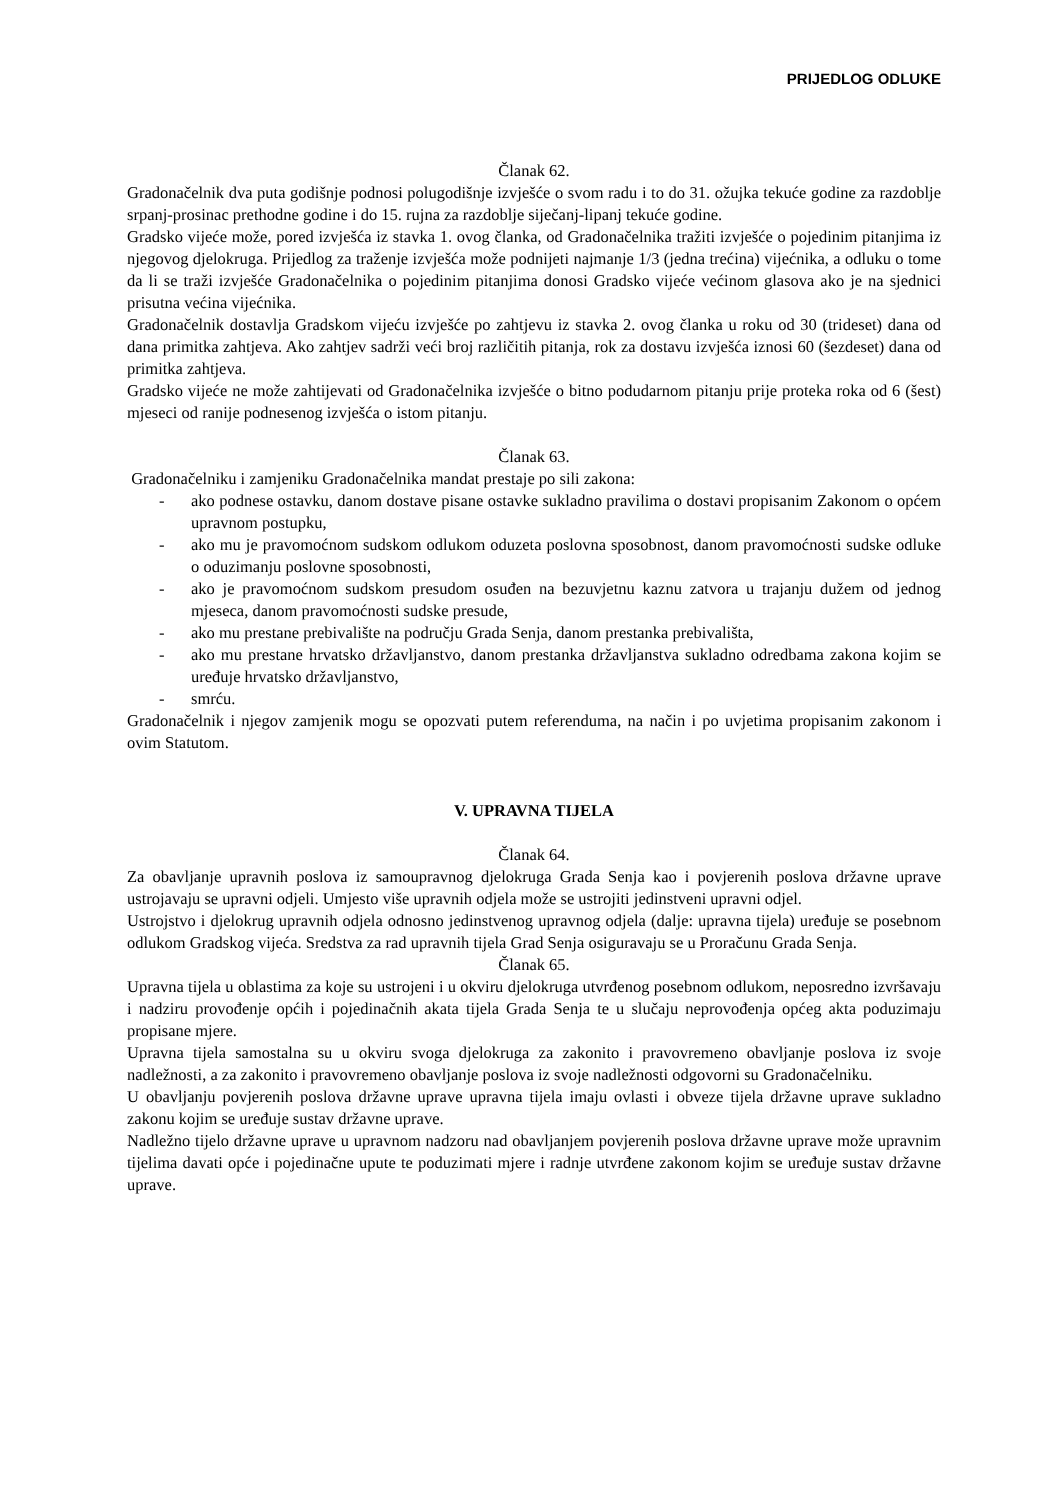PRIJEDLOG ODLUKE
Članak 62.
Gradonačelnik dva puta godišnje podnosi polugodišnje izvješće o svom radu i to do 31. ožujka tekuće godine za razdoblje srpanj-prosinac prethodne godine i do 15. rujna za razdoblje siječanj-lipanj tekuće godine.
Gradsko vijeće može, pored izvješća iz stavka 1. ovog članka, od Gradonačelnika tražiti izvješće o pojedinim pitanjima iz njegovog djelokruga. Prijedlog za traženje izvješća može podnijeti najmanje 1/3 (jedna trećina) vijećnika, a odluku o tome da li se traži izvješće Gradonačelnika o pojedinim pitanjima donosi Gradsko vijeće većinom glasova ako je na sjednici prisutna većina vijećnika.
Gradonačelnik dostavlja Gradskom vijeću izvješće po zahtjevu iz stavka 2. ovog članka u roku od 30 (trideset) dana od dana primitka zahtjeva. Ako zahtjev sadrži veći broj različitih pitanja, rok za dostavu izvješća iznosi 60 (šezdeset) dana od primitka zahtjeva.
Gradsko vijeće ne može zahtijevati od Gradonačelnika izvješće o bitno podudarnom pitanju prije proteka roka od 6 (šest) mjeseci od ranije podnesenog izvješća o istom pitanju.
Članak 63.
Gradonačelniku i zamjeniku Gradonačelnika mandat prestaje po sili zakona:
- ako podnese ostavku, danom dostave pisane ostavke sukladno pravilima o dostavi propisanim Zakonom o općem upravnom postupku,
- ako mu je pravomoćnom sudskom odlukom oduzeta poslovna sposobnost, danom pravomoćnosti sudske odluke o oduzimanju poslovne sposobnosti,
- ako je pravomoćnom sudskom presudom osuđen na bezuvjetnu kaznu zatvora u trajanju dužem od jednog mjeseca, danom pravomoćnosti sudske presude,
- ako mu prestane prebivalište na području Grada Senja, danom prestanka prebivališta,
- ako mu prestane hrvatsko državljanstvo, danom prestanka državljanstva sukladno odredbama zakona kojim se uređuje hrvatsko državljanstvo,
- smrću.
Gradonačelnik i njegov zamjenik mogu se opozvati putem referenduma, na način i po uvjetima propisanim zakonom i ovim Statutom.
V. UPRAVNA TIJELA
Članak 64.
Za obavljanje upravnih poslova iz samoupravnog djelokruga Grada Senja kao i povjerenih poslova državne uprave ustrojavaju se upravni odjeli. Umjesto više upravnih odjela može se ustrojiti jedinstveni upravni odjel.
Ustrojstvo i djelokrug upravnih odjela odnosno jedinstvenog upravnog odjela (dalje: upravna tijela) uređuje se posebnom odlukom Gradskog vijeća. Sredstva za rad upravnih tijela Grad Senja osiguravaju se u Proračunu Grada Senja.
Članak 65.
Upravna tijela u oblastima za koje su ustrojeni i u okviru djelokruga utvrđenog posebnom odlukom, neposredno izvršavaju i nadziru provođenje općih i pojedinačnih akata tijela Grada Senja te u slučaju neprovođenja općeg akta poduzimaju propisane mjere.
Upravna tijela samostalna su u okviru svoga djelokruga za zakonito i pravovremeno obavljanje poslova iz svoje nadležnosti, a za zakonito i pravovremeno obavljanje poslova iz svoje nadležnosti odgovorni su Gradonačelniku.
U obavljanju povjerenih poslova državne uprave upravna tijela imaju ovlasti i obveze tijela državne uprave sukladno zakonu kojim se uređuje sustav državne uprave.
Nadležno tijelo državne uprave u upravnom nadzoru nad obavljanjem povjerenih poslova državne uprave može upravnim tijelima davati opće i pojedinačne upute te poduzimati mjere i radnje utvrđene zakonom kojim se uređuje sustav državne uprave.